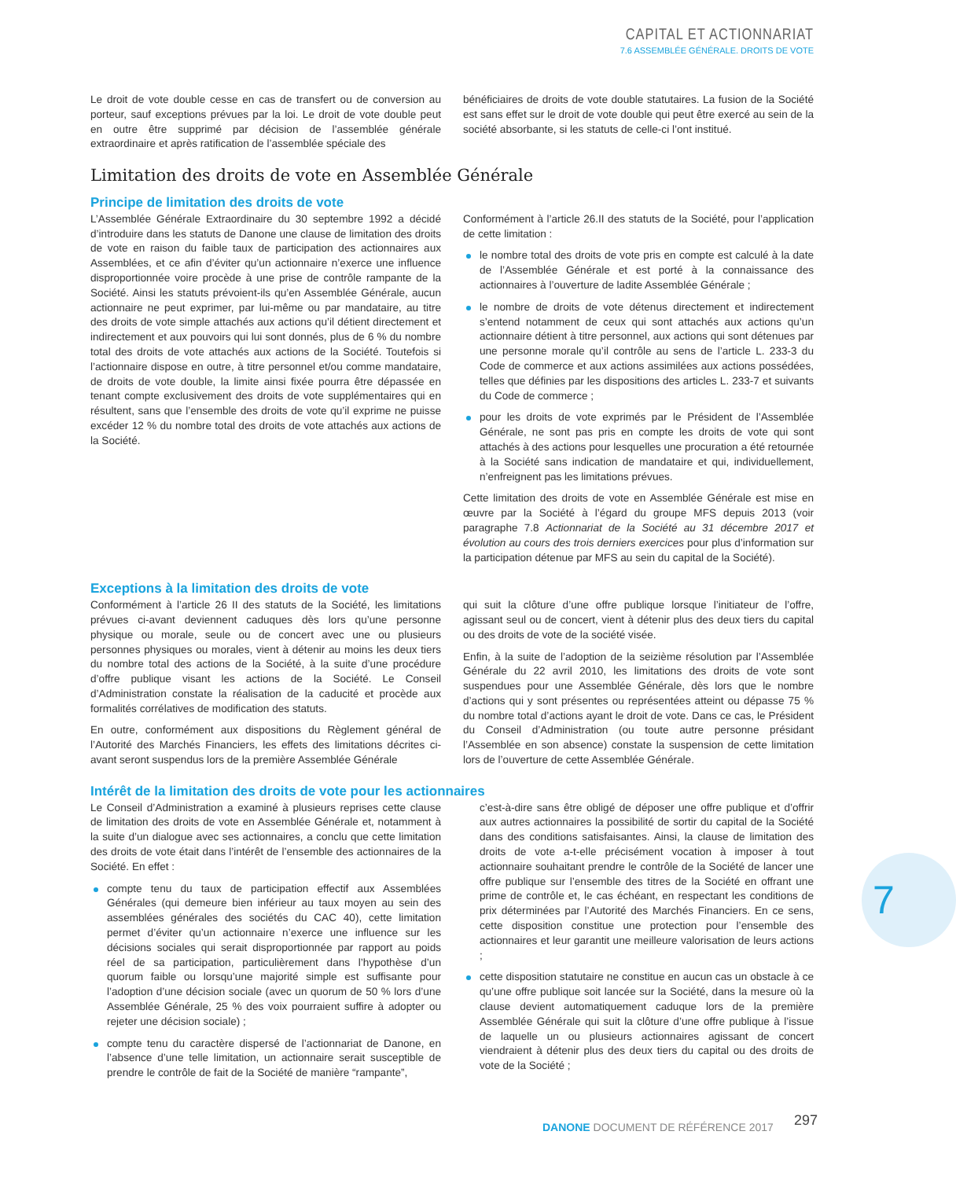CAPITAL ET ACTIONNARIAT
7.6 ASSEMBLÉE GÉNÉRALE. DROITS DE VOTE
Le droit de vote double cesse en cas de transfert ou de conversion au porteur, sauf exceptions prévues par la loi. Le droit de vote double peut en outre être supprimé par décision de l’assemblée générale extraordinaire et après ratification de l’assemblée spéciale des
bénéficiaires de droits de vote double statutaires. La fusion de la Société est sans effet sur le droit de vote double qui peut être exercé au sein de la société absorbante, si les statuts de celle-ci l’ont institué.
Limitation des droits de vote en Assemblée Générale
Principe de limitation des droits de vote
L’Assemblée Générale Extraordinaire du 30 septembre 1992 a décidé d’introduire dans les statuts de Danone une clause de limitation des droits de vote en raison du faible taux de participation des actionnaires aux Assemblées, et ce afin d’éviter qu’un actionnaire n’exerce une influence disproportionnée voire procède à une prise de contrôle rampante de la Société. Ainsi les statuts prévoient-ils qu’en Assemblée Générale, aucun actionnaire ne peut exprimer, par lui-même ou par mandataire, au titre des droits de vote simple attachés aux actions qu’il détient directement et indirectement et aux pouvoirs qui lui sont donnés, plus de 6 % du nombre total des droits de vote attachés aux actions de la Société. Toutefois si l’actionnaire dispose en outre, à titre personnel et/ou comme mandataire, de droits de vote double, la limite ainsi fixée pourra être dépassée en tenant compte exclusivement des droits de vote supplémentaires qui en résultent, sans que l’ensemble des droits de vote qu’il exprime ne puisse excéder 12 % du nombre total des droits de vote attachés aux actions de la Société.
Conformément à l’article 26.II des statuts de la Société, pour l’application de cette limitation :
le nombre total des droits de vote pris en compte est calculé à la date de l’Assemblée Générale et est porté à la connaissance des actionnaires à l’ouverture de ladite Assemblée Générale ;
le nombre de droits de vote détenus directement et indirectement s’entend notamment de ceux qui sont attachés aux actions qu’un actionnaire détient à titre personnel, aux actions qui sont détenues par une personne morale qu’il contrôle au sens de l’article L. 233-3 du Code de commerce et aux actions assimilées aux actions possédées, telles que définies par les dispositions des articles L. 233-7 et suivants du Code de commerce ;
pour les droits de vote exprimés par le Président de l’Assemblée Générale, ne sont pas pris en compte les droits de vote qui sont attachés à des actions pour lesquelles une procuration a été retournée à la Société sans indication de mandataire et qui, individuellement, n’enfreignent pas les limitations prévues.
Cette limitation des droits de vote en Assemblée Générale est mise en œuvre par la Société à l’égard du groupe MFS depuis 2013 (voir paragraphe 7.8 Actionnariat de la Société au 31 décembre 2017 et évolution au cours des trois derniers exercices pour plus d’information sur la participation détenue par MFS au sein du capital de la Société).
Exceptions à la limitation des droits de vote
Conformément à l’article 26 II des statuts de la Société, les limitations prévues ci-avant deviennent caduques dès lors qu’une personne physique ou morale, seule ou de concert avec une ou plusieurs personnes physiques ou morales, vient à détenir au moins les deux tiers du nombre total des actions de la Société, à la suite d’une procédure d’offre publique visant les actions de la Société. Le Conseil d’Administration constate la réalisation de la caducité et procède aux formalités corrélatives de modification des statuts.
En outre, conformément aux dispositions du Règlement général de l’Autorité des Marchés Financiers, les effets des limitations décrites ci-avant seront suspendus lors de la première Assemblée Générale
qui suit la clôture d’une offre publique lorsque l’initiateur de l’offre, agissant seul ou de concert, vient à détenir plus des deux tiers du capital ou des droits de vote de la société visée.
Enfin, à la suite de l’adoption de la seizième résolution par l’Assemblée Générale du 22 avril 2010, les limitations des droits de vote sont suspendues pour une Assemblée Générale, dès lors que le nombre d’actions qui y sont présentes ou représentées atteint ou dépasse 75 % du nombre total d’actions ayant le droit de vote. Dans ce cas, le Président du Conseil d’Administration (ou toute autre personne présidant l’Assemblée en son absence) constate la suspension de cette limitation lors de l’ouverture de cette Assemblée Générale.
Intérêt de la limitation des droits de vote pour les actionnaires
Le Conseil d’Administration a examiné à plusieurs reprises cette clause de limitation des droits de vote en Assemblée Générale et, notamment à la suite d’un dialogue avec ses actionnaires, a conclu que cette limitation des droits de vote était dans l’intérêt de l’ensemble des actionnaires de la Société. En effet :
compte tenu du taux de participation effectif aux Assemblées Générales (qui demeure bien inférieur au taux moyen au sein des assemblées générales des sociétés du CAC 40), cette limitation permet d’éviter qu’un actionnaire n’exerce une influence sur les décisions sociales qui serait disproportionnée par rapport au poids réel de sa participation, particulièrement dans l’hypothèse d’un quorum faible ou lorsqu’une majorité simple est suffisante pour l’adoption d’une décision sociale (avec un quorum de 50 % lors d’une Assemblée Générale, 25 % des voix pourraient suffire à adopter ou rejeter une décision sociale) ;
compte tenu du caractère dispersé de l’actionnariat de Danone, en l’absence d’une telle limitation, un actionnaire serait susceptible de prendre le contrôle de fait de la Société de manière “rampante”,
c’est-à-dire sans être obligé de déposer une offre publique et d’offrir aux autres actionnaires la possibilité de sortir du capital de la Société dans des conditions satisfaisantes. Ainsi, la clause de limitation des droits de vote a-t-elle précisément vocation à imposer à tout actionnaire souhaitant prendre le contrôle de la Société de lancer une offre publique sur l’ensemble des titres de la Société en offrant une prime de contrôle et, le cas échéant, en respectant les conditions de prix déterminées par l’Autorité des Marchés Financiers. En ce sens, cette disposition constitue une protection pour l’ensemble des actionnaires et leur garantit une meilleure valorisation de leurs actions ;
cette disposition statutaire ne constitue en aucun cas un obstacle à ce qu’une offre publique soit lancée sur la Société, dans la mesure où la clause devient automatiquement caduque lors de la première Assemblée Générale qui suit la clôture d’une offre publique à l’issue de laquelle un ou plusieurs actionnaires agissant de concert viendraient à détenir plus des deux tiers du capital ou des droits de vote de la Société ;
7
DANONE DOCUMENT DE RÉFÉRENCE 2017
297